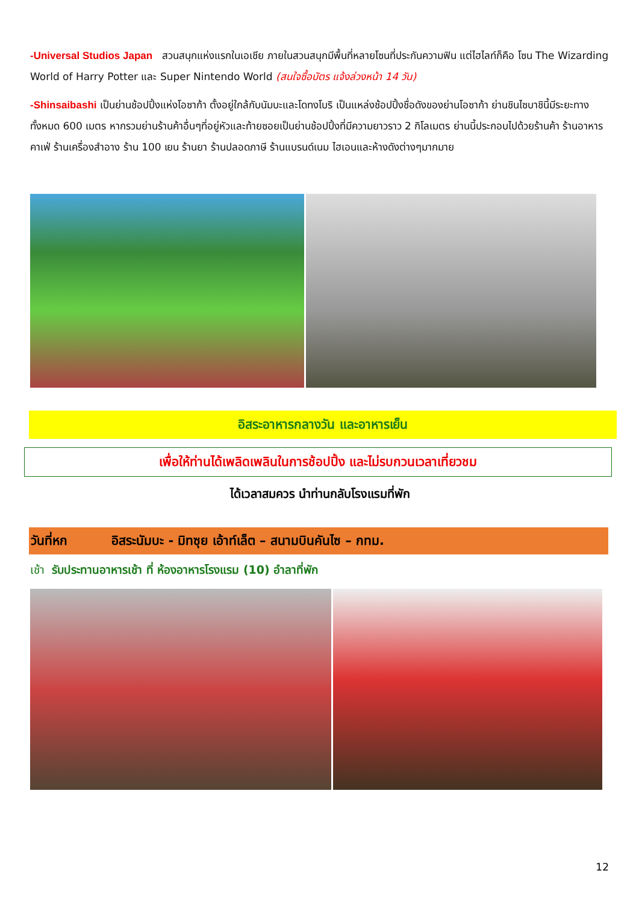-Universal Studios Japan สวนสนุกแห่งแรกในเอเชีย ภายในสวนสนุกมีพื้นที่หลายโซนที่ประกันความฟิน แต่ไฮไลท์ก็คือ โซน The Wizarding World of Harry Potter และ Super Nintendo World (สนใจซื้อบัตร แจ้งล่วงหน้า 14 วัน)
-Shinsaibashi เป็นย่านช้อปปิ้งแห่งโอซาก้า ตั้งอยู่ใกล้กับนัมบะและโดทงโบริ เป็นแหล่งช้อปปิ้งชื่อดังของย่านโอซาก้า ย่านชินไซบาชินี้มีระยะทางทั้งหมด 600 เมตร หากรวมย่านร้านค้าอื่นๆที่อยู่หัวและท้ายซอยเป็นย่านช้อปปิ้งที่มีความยาวราว 2 กิโลเมตร ย่านนี้ประกอบไปด้วยร้านค้า ร้านอาหาร คาเฟ่ ร้านเครื่องสำอาง ร้าน 100 เยน ร้านยา ร้านปลอดภาษี ร้านแบรนด์เนม ไฮเอนและห้างดังต่างๆมากมาย
อิสระอาหารกลางวัน และอาหารเย็น
เพื่อให้ท่านได้เพลิดเพลินในการช้อปปิ้ง และไม่รบกวนเวลาเที่ยวชม
ได้เวลาสมควร นำท่านกลับโรงแรมที่พัก
วันที่หก อิสระนัมบะ - มิทซุย เอ้าท์เล็ต – สนามบินคันไซ – กทม.
เช้า รับประทานอาหารเช้า ที่ ห้องอาหารโรงแรม (10) อำลาที่พัก
12